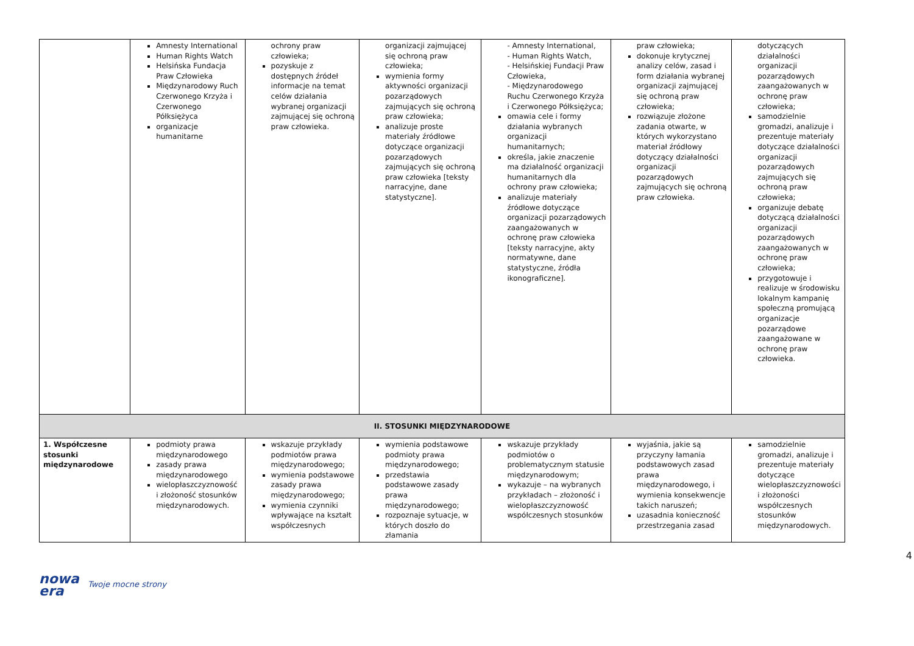| | Amnesty International Human Rights Watch Helsińska Fundacja Praw Człowieka Międzynarodowy Ruch Czerwonego Krzyża i Czerwonego Półksiężyca organizacje humanitarne | ochrony praw człowieka; pozyskuje z dostępnych źródeł informacje na temat celów działania wybranej organizacji zajmującej się ochroną praw człowieka. | organizacji zajmującej się ochroną praw człowieka; wymienia formy aktywności organizacji pozarządowych zajmujących się ochroną praw człowieka; analizuje proste materiały źródłowe dotyczące organizacji pozarządowych zajmujących się ochroną praw człowieka [teksty narracyjne, dane statystyczne]. | - Amnesty International, - Human Rights Watch, - Helsińskiej Fundacji Praw Człowieka, - Międzynarodowego Ruchu Czerwonego Krzyża i Czerwonego Półksiężyca; omawia cele i formy działania wybranych organizacji humanitarnych; określa, jakie znaczenie ma działalność organizacji humanitarnych dla ochrony praw człowieka; analizuje materiały źródłowe dotyczące organizacji pozarządowych zaangażowanych w ochronę praw człowieka [teksty narracyjne, akty normatywne, dane statystyczne, źródła ikonograficzne]. | praw człowieka; dokonuje krytycznej analizy celów, zasad i form działania wybranej organizacji zajmującej się ochroną praw człowieka; rozwiązuje złożone zadania otwarte, w których wykorzystano materiał źródłowy dotyczący działalności organizacji pozarządowych zajmujących się ochroną praw człowieka. | dotyczących działalności organizacji pozarządowych zaangażowanych w ochronę praw człowieka; samodzielnie gromadzi, analizuje i prezentuje materiały dotyczące działalności organizacji pozarządowych zajmujących się ochroną praw człowieka; organizuje debatę dotyczącą działalności organizacji pozarządowych zaangażowanych w ochronę praw człowieka; przygotowuje i realizuje w środowisku lokalnym kampanię społeczną promującą organizacje pozarządowe zaangażowane w ochronę praw człowieka. |
| II. STOSUNKI MIĘDZYNARODOWE | | | | | | |
| 1. Współczesne stosunki międzynarodowe | podmioty prawa międzynarodowego zasady prawa międzynarodowego wielopłaszczyznowość i złożoność stosunków międzynarodowych. | wskazuje przykłady podmiotów prawa międzynarodowego; wymienia podstawowe zasady prawa międzynarodowego; wymienia czynniki wpływające na kształt współczesnych | wymienia podstawowe podmioty prawa międzynarodowego; przedstawia podstawowe zasady prawa międzynarodowego; rozpoznaje sytuacje, w których doszło do złamania | wskazuje przykłady podmiotów o problematycznym statusie międzynarodowym; wykazuje – na wybranych przykładach – złożoność i wielopłaszczyznowość współczesnych stosunków | wyjaśnia, jakie są przyczyny łamania podstawowych zasad prawa międzynarodowego, i wymienia konsekwencje takich naruszeń; uzasadnia konieczność przestrzegania zasad | samodzielnie gromadzi, analizuje i prezentuje materiały dotyczące wielopłaszczyznowości i złożoności współczesnych stosunków międzynarodowych. |
4
nowa
era
Twoje mocne strony